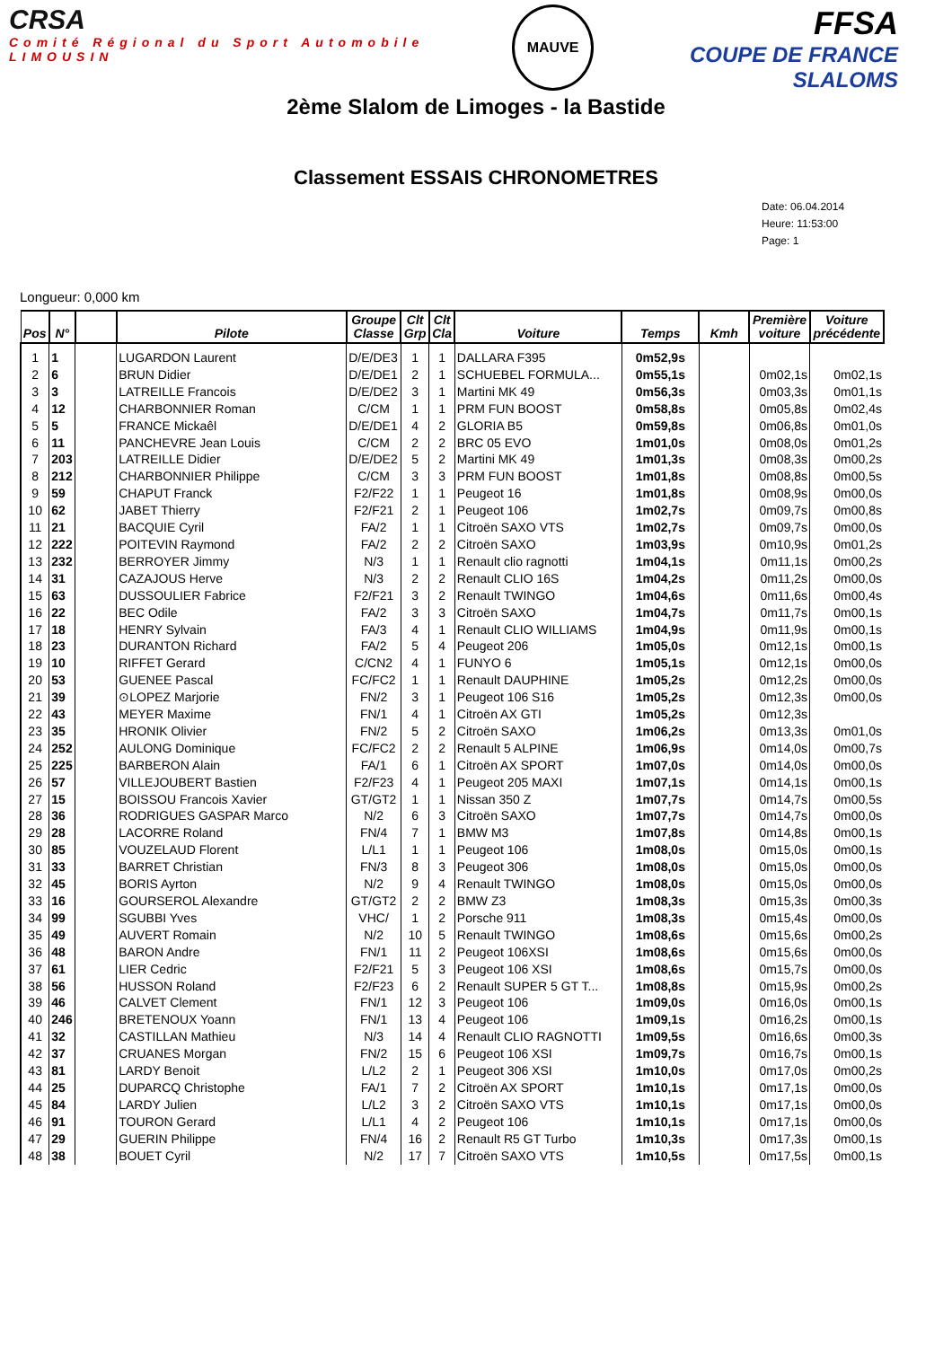CRSA
Comité Régional du Sport Automobile LIMOUSIN
MAUVE
FFSA
COUPE DE FRANCE SLALOMS
2ème Slalom de Limoges - la Bastide
Classement ESSAIS CHRONOMETRES
Date: 06.04.2014
Heure: 11:53:00
Page: 1
Longueur: 0,000 km
| Pos | N° | | Pilote | Groupe Classe | Clt Grp | Clt Cla | Voiture | Temps | Kmh | Première voiture | Voiture précédente |
| --- | --- | --- | --- | --- | --- | --- | --- | --- | --- | --- | --- |
| 1 | 1 | | LUGARDON Laurent | D/E/DE3 | 1 | 1 | DALLARA F395 | 0m52,9s | | | |
| 2 | 6 | | BRUN Didier | D/E/DE1 | 2 | 1 | SCHUEBEL FORMULA... | 0m55,1s | | 0m02,1s | 0m02,1s |
| 3 | 3 | | LATREILLE Francois | D/E/DE2 | 3 | 1 | Martini MK 49 | 0m56,3s | | 0m03,3s | 0m01,1s |
| 4 | 12 | | CHARBONNIER Roman | C/CM | 1 | 1 | PRM FUN BOOST | 0m58,8s | | 0m05,8s | 0m02,4s |
| 5 | 5 | | FRANCE Mickaêl | D/E/DE1 | 4 | 2 | GLORIA B5 | 0m59,8s | | 0m06,8s | 0m01,0s |
| 6 | 11 | | PANCHEVRE Jean Louis | C/CM | 2 | 2 | BRC 05 EVO | 1m01,0s | | 0m08,0s | 0m01,2s |
| 7 | 203 | | LATREILLE Didier | D/E/DE2 | 5 | 2 | Martini MK 49 | 1m01,3s | | 0m08,3s | 0m00,2s |
| 8 | 212 | | CHARBONNIER Philippe | C/CM | 3 | 3 | PRM FUN BOOST | 1m01,8s | | 0m08,8s | 0m00,5s |
| 9 | 59 | | CHAPUT Franck | F2/F22 | 1 | 1 | Peugeot 16 | 1m01,8s | | 0m08,9s | 0m00,0s |
| 10 | 62 | | JABET Thierry | F2/F21 | 2 | 1 | Peugeot 106 | 1m02,7s | | 0m09,7s | 0m00,8s |
| 11 | 21 | | BACQUIE Cyril | FA/2 | 1 | 1 | Citroën SAXO VTS | 1m02,7s | | 0m09,7s | 0m00,0s |
| 12 | 222 | | POITEVIN Raymond | FA/2 | 2 | 2 | Citroën SAXO | 1m03,9s | | 0m10,9s | 0m01,2s |
| 13 | 232 | | BERROYER Jimmy | N/3 | 1 | 1 | Renault clio ragnotti | 1m04,1s | | 0m11,1s | 0m00,2s |
| 14 | 31 | | CAZAJOUS Herve | N/3 | 2 | 2 | Renault CLIO 16S | 1m04,2s | | 0m11,2s | 0m00,0s |
| 15 | 63 | | DUSSOULIER Fabrice | F2/F21 | 3 | 2 | Renault TWINGO | 1m04,6s | | 0m11,6s | 0m00,4s |
| 16 | 22 | | BEC Odile | FA/2 | 3 | 3 | Citroën SAXO | 1m04,7s | | 0m11,7s | 0m00,1s |
| 17 | 18 | | HENRY Sylvain | FA/3 | 4 | 1 | Renault CLIO WILLIAMS | 1m04,9s | | 0m11,9s | 0m00,1s |
| 18 | 23 | | DURANTON Richard | FA/2 | 5 | 4 | Peugeot 206 | 1m05,0s | | 0m12,1s | 0m00,1s |
| 19 | 10 | | RIFFET Gerard | C/CN2 | 4 | 1 | FUNYO 6 | 1m05,1s | | 0m12,1s | 0m00,0s |
| 20 | 53 | | GUENEE Pascal | FC/FC2 | 1 | 1 | Renault DAUPHINE | 1m05,2s | | 0m12,2s | 0m00,0s |
| 21 | 39 | | ⊙LOPEZ Marjorie | FN/2 | 3 | 1 | Peugeot 106 S16 | 1m05,2s | | 0m12,3s | 0m00,0s |
| 22 | 43 | | MEYER Maxime | FN/1 | 4 | 1 | Citroën AX GTI | 1m05,2s | | 0m12,3s | |
| 23 | 35 | | HRONIK Olivier | FN/2 | 5 | 2 | Citroën SAXO | 1m06,2s | | 0m13,3s | 0m01,0s |
| 24 | 252 | | AULONG Dominique | FC/FC2 | 2 | 2 | Renault 5 ALPINE | 1m06,9s | | 0m14,0s | 0m00,7s |
| 25 | 225 | | BARBERON Alain | FA/1 | 6 | 1 | Citroën AX SPORT | 1m07,0s | | 0m14,0s | 0m00,0s |
| 26 | 57 | | VILLEJOUBERT Bastien | F2/F23 | 4 | 1 | Peugeot 205 MAXI | 1m07,1s | | 0m14,1s | 0m00,1s |
| 27 | 15 | | BOISSOU Francois Xavier | GT/GT2 | 1 | 1 | Nissan 350 Z | 1m07,7s | | 0m14,7s | 0m00,5s |
| 28 | 36 | | RODRIGUES GASPAR Marco | N/2 | 6 | 3 | Citroën SAXO | 1m07,7s | | 0m14,7s | 0m00,0s |
| 29 | 28 | | LACORRE Roland | FN/4 | 7 | 1 | BMW M3 | 1m07,8s | | 0m14,8s | 0m00,1s |
| 30 | 85 | | VOUZELAUD Florent | L/L1 | 1 | 1 | Peugeot 106 | 1m08,0s | | 0m15,0s | 0m00,1s |
| 31 | 33 | | BARRET Christian | FN/3 | 8 | 3 | Peugeot 306 | 1m08,0s | | 0m15,0s | 0m00,0s |
| 32 | 45 | | BORIS Ayrton | N/2 | 9 | 4 | Renault TWINGO | 1m08,0s | | 0m15,0s | 0m00,0s |
| 33 | 16 | | GOURSEROL Alexandre | GT/GT2 | 2 | 2 | BMW Z3 | 1m08,3s | | 0m15,3s | 0m00,3s |
| 34 | 99 | | SGUBBI Yves | VHC/ | 1 | 2 | Porsche 911 | 1m08,3s | | 0m15,4s | 0m00,0s |
| 35 | 49 | | AUVERT Romain | N/2 | 10 | 5 | Renault TWINGO | 1m08,6s | | 0m15,6s | 0m00,2s |
| 36 | 48 | | BARON Andre | FN/1 | 11 | 2 | Peugeot 106XSI | 1m08,6s | | 0m15,6s | 0m00,0s |
| 37 | 61 | | LIER Cedric | F2/F21 | 5 | 3 | Peugeot 106 XSI | 1m08,6s | | 0m15,7s | 0m00,0s |
| 38 | 56 | | HUSSON Roland | F2/F23 | 6 | 2 | Renault SUPER 5 GT T... | 1m08,8s | | 0m15,9s | 0m00,2s |
| 39 | 46 | | CALVET Clement | FN/1 | 12 | 3 | Peugeot 106 | 1m09,0s | | 0m16,0s | 0m00,1s |
| 40 | 246 | | BRETENOUX Yoann | FN/1 | 13 | 4 | Peugeot 106 | 1m09,1s | | 0m16,2s | 0m00,1s |
| 41 | 32 | | CASTILLAN Mathieu | N/3 | 14 | 4 | Renault CLIO RAGNOTTI | 1m09,5s | | 0m16,6s | 0m00,3s |
| 42 | 37 | | CRUANES Morgan | FN/2 | 15 | 6 | Peugeot 106 XSI | 1m09,7s | | 0m16,7s | 0m00,1s |
| 43 | 81 | | LARDY Benoit | L/L2 | 2 | 1 | Peugeot 306 XSI | 1m10,0s | | 0m17,0s | 0m00,2s |
| 44 | 25 | | DUPARCQ Christophe | FA/1 | 7 | 2 | Citroën AX SPORT | 1m10,1s | | 0m17,1s | 0m00,0s |
| 45 | 84 | | LARDY Julien | L/L2 | 3 | 2 | Citroën SAXO VTS | 1m10,1s | | 0m17,1s | 0m00,0s |
| 46 | 91 | | TOURON Gerard | L/L1 | 4 | 2 | Peugeot 106 | 1m10,1s | | 0m17,1s | 0m00,0s |
| 47 | 29 | | GUERIN Philippe | FN/4 | 16 | 2 | Renault R5 GT Turbo | 1m10,3s | | 0m17,3s | 0m00,1s |
| 48 | 38 | | BOUET Cyril | N/2 | 17 | 7 | Citroën SAXO VTS | 1m10,5s | | 0m17,5s | 0m00,1s |